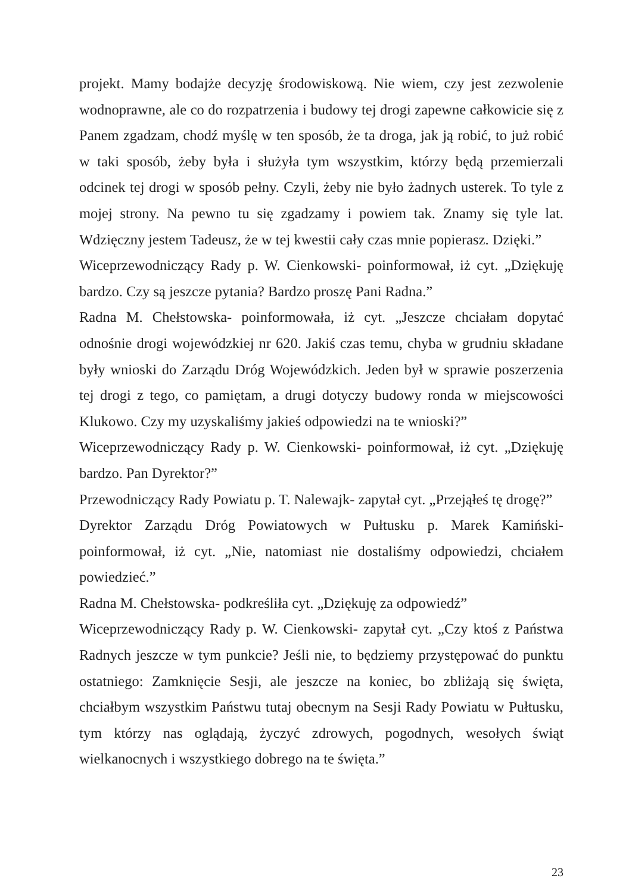projekt. Mamy bodajże decyzję środowiskową. Nie wiem, czy jest zezwolenie wodnoprawne, ale co do rozpatrzenia i budowy tej drogi zapewne całkowicie się z Panem zgadzam, chodź myślę w ten sposób, że ta droga, jak ją robić, to już robić w taki sposób, żeby była i służyła tym wszystkim, którzy będą przemierzali odcinek tej drogi w sposób pełny. Czyli, żeby nie było żadnych usterek. To tyle z mojej strony. Na pewno tu się zgadzamy i powiem tak. Znamy się tyle lat. Wdzięczny jestem Tadeusz, że w tej kwestii cały czas mnie popierasz. Dzięki.”
Wiceprzewodniczący Rady p. W. Cienkowski- poinformował, iż cyt. „Dziękuję bardzo. Czy są jeszcze pytania? Bardzo proszę Pani Radna.”
Radna M. Chełstowska- poinformowała, iż cyt. „Jeszcze chciałam dopytać odnośnie drogi wojewódzkiej nr 620. Jakiś czas temu, chyba w grudniu składane były wnioski do Zarządu Dróg Wojewódzkich. Jeden był w sprawie poszerzenia tej drogi z tego, co pamiętam, a drugi dotyczy budowy ronda w miejscowości Klukowo. Czy my uzyskaliśmy jakieś odpowiedzi na te wnioski?”
Wiceprzewodniczący Rady p. W. Cienkowski- poinformował, iż cyt. „Dziękuję bardzo. Pan Dyrektor?”
Przewodniczący Rady Powiatu p. T. Nalewajk- zapytał cyt. „Przejąłeś tę drogę?”
Dyrektor Zarządu Dróg Powiatowych w Pułtusku p. Marek Kamiński- poinformował, iż cyt. „Nie, natomiast nie dostaliśmy odpowiedzi, chciałem powiedzieć.”
Radna M. Chełstowska- podkreśliła cyt. „Dziękuję za odpowiedź”
Wiceprzewodniczący Rady p. W. Cienkowski- zapytał cyt. „Czy ktoś z Państwa Radnych jeszcze w tym punkcie? Jeśli nie, to będziemy przystępować do punktu ostatniego: Zamknięcie Sesji, ale jeszcze na koniec, bo zbliżają się święta, chciałbym wszystkim Państwu tutaj obecnym na Sesji Rady Powiatu w Pułtusku, tym którzy nas oglądają, życzyć zdrowych, pogodnych, wesołych świąt wielkanocnych i wszystkiego dobrego na te święta.”
23